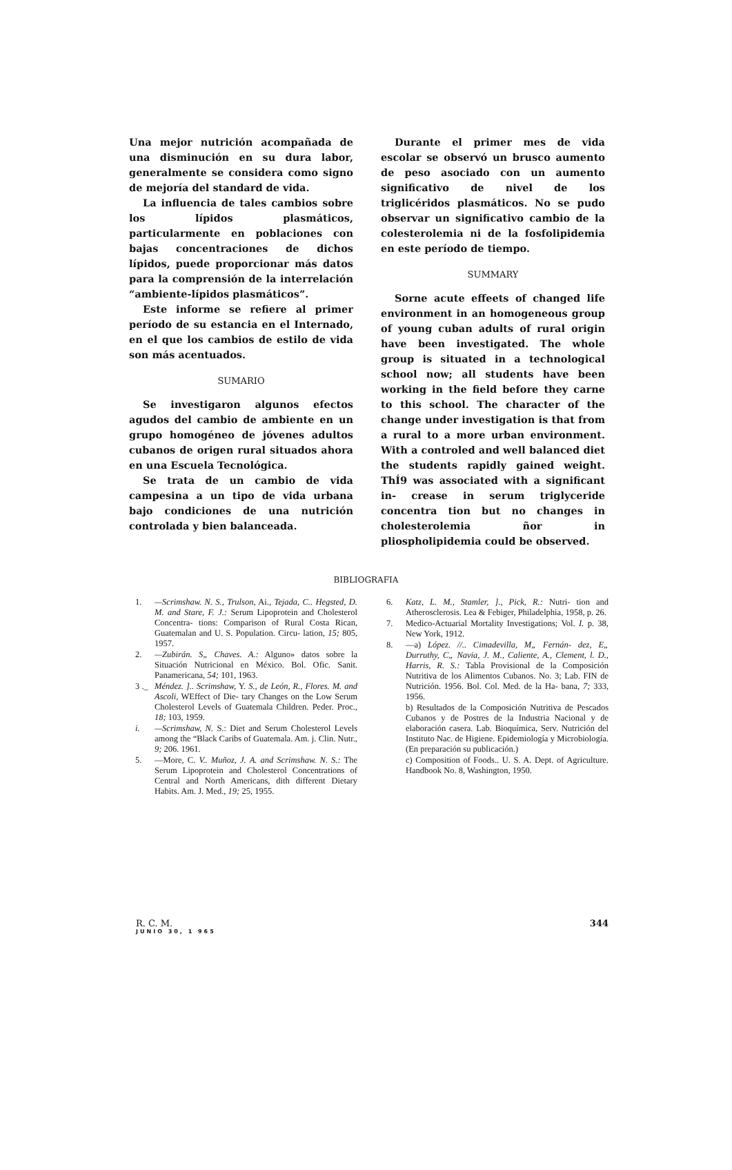Una mejor nutrición acompañada de una disminución en su dura labor, generalmente se considera como signo de mejoría del standard de vida.
La influencia de tales cambios sobre los lípidos plasmáticos, particularmente en poblaciones con bajas concentraciones de dichos lípidos, puede proporcionar más datos para la comprensión de la interrelación “ambiente-lípidos plasmáticos”.
Este informe se refiere al primer período de su estancia en el Internado, en el que los cambios de estilo de vida son más acentuados.
SUMARIO
Se investigaron algunos efectos agudos del cambio de ambiente en un grupo homogéneo de jóvenes adultos cubanos de origen rural situados ahora en una Escuela Tecnológica.
Se trata de un cambio de vida campesina a un tipo de vida urbana bajo condiciones de una nutrición controlada y bien balanceada.
Durante el primer mes de vida escolar se observó un brusco aumento de peso asociado con un aumento significativo de nivel de los triglicéridos plasmáticos. No se pudo observar un significativo cambio de la colesterolemia ni de la fosfolipidemia en este período de tiempo.
SUMMARY
Sorne acute effeets of changed life environment in an homogeneous group of young cuban adults of rural origin have been investigated. The whole group is situated in a technological school now; all students have been working in the field before they carne to this school. The character of the change under investigation is that from a rural to a more urban environment. With a controled and well balanced diet the students rapidly gained weight. ThÍ9 was associated with a significant in- crease in serum triglyceride concentra tion but no changes in cholesterolemia ñor in pliospholipidemia could be observed.
BIBLIOGRAFIA
1. —Scrimshaw. N. S., Trulson, Ai., Tejada, C.. Hegsted, D. M. and Stare, F. J.: Serum Lipoprotein and Cholesterol Concentra- tions: Comparison of Rural Costa Rican, Guatemalan and U. S. Population. Circu- lation, 15; 805, 1957.
2. —Zubirán. S„ Chaves. A.: Alguno» datos sobre la Situación Nutricional en México. Bol. Ofic. Sanit. Panamericana, 54; 101, 1963.
3 ._ Méndez. ].. Scrimshaw, Y. S., de León, R., Flores. M. and Ascoli, WEffect of Die- tary Changes on the Low Serum Cholesterol Levels of Guatemala Children. Peder. Proc., 18; 103, 1959.
i. —Scrimshaw, N. S.: Diet and Serum Cholesterol Levels among the “Black Caribs of Guatemala. Am. j. Clin. Nutr., 9; 206. 1961.
5. —More, C. V.. Muñoz, J. A. and Scrimshaw. N. S.: The Serum Lipoprotein and Cholesterol Concentrations of Central and North Americans, dith different Dietary Habits. Am. J. Med., 19; 25, 1955.
6. Katz, L. M., Stamler, ]., Pick, R.: Nutri- tion and Atherosclerosis. Lea & Febiger, Philadelphia, 1958, p. 26.
7. Medico-Actuarial Mortality Investigations; Vol. I. p. 38, New York, 1912.
8. —a) López. //.. Cimadevilla, M„ Fernán- dez, E„ Durruthy, C„ Navia, J. M., Caliente, A., Clement, l. D., Harris, R. S.: Tabla Provisional de la Composición Nutritiva de los Alimentos Cubanos. No. 3; Lab. FIN de Nutrición. 1956. Bol. Col. Med. de la Ha- bana, 7; 333, 1956.
b) Resultados de la Composición Nutritiva de Pescados Cubanos y de Postres de la Industria Nacional y de elaboración casera. Lab. Bioquímica, Serv. Nutrición del Instituto Nac. de Higiene. Epidemiología y Microbiología. (En preparación su publicación.)
c) Composition of Foods.. U. S. A. Dept. of Agriculture. Handbook No. 8, Washington, 1950.
R. C. M.
JUNIO 30, 1 965
344